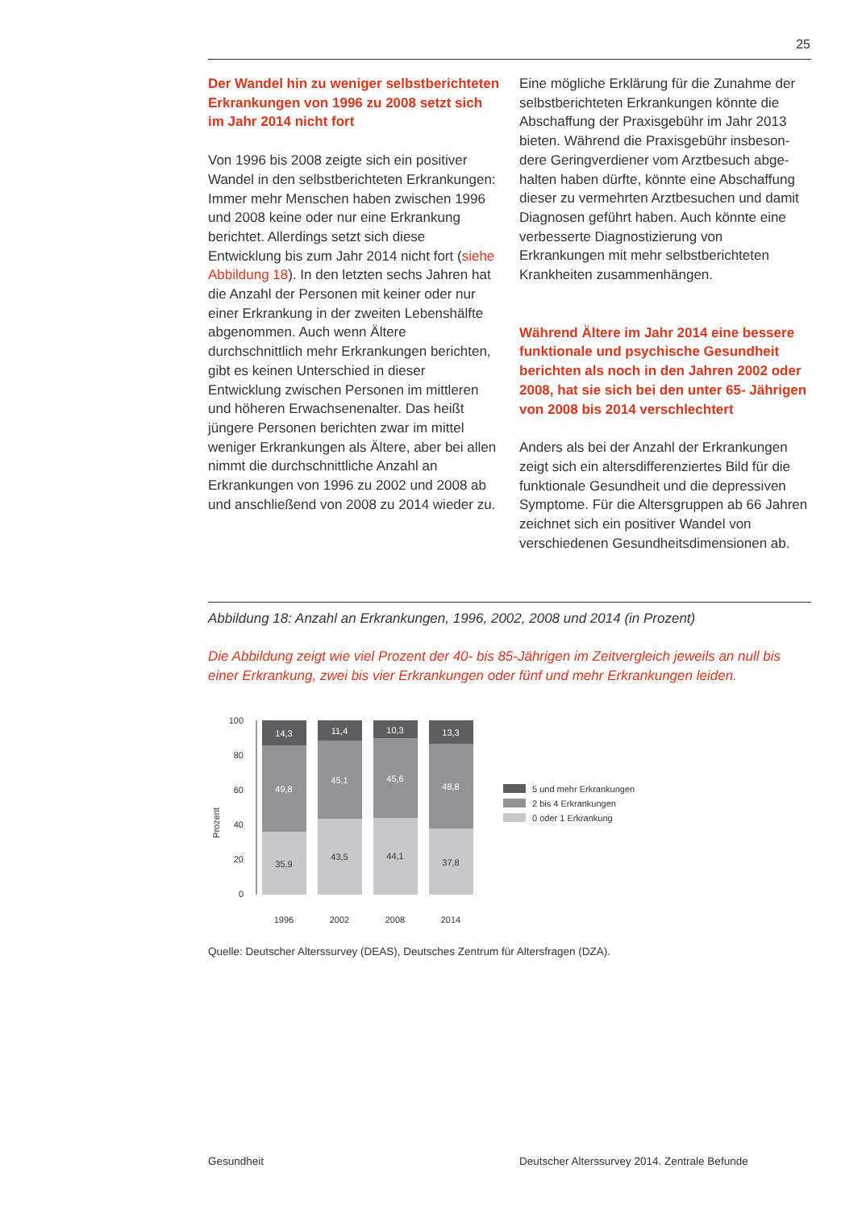25
Der Wandel hin zu weniger selbstberichte­ten Erkrankungen von 1996 zu 2008 setzt sich im Jahr 2014 nicht fort
Von 1996 bis 2008 zeigte sich ein positiver Wandel in den selbstberichteten Erkrankun­gen: Immer mehr Menschen haben zwischen 1996 und 2008 keine oder nur eine Erkran­kung berichtet. Allerdings setzt sich diese Entwicklung bis zum Jahr 2014 nicht fort (siehe Abbildung 18). In den letzten sechs Jahren hat die Anzahl der Personen mit keiner oder nur einer Erkrankung in der zweiten Lebenshälfte abgenommen. Auch wenn Ältere durchschnittlich mehr Erkrankungen berichten, gibt es keinen Unterschied in dieser Entwicklung zwischen Personen im mittleren und höheren Erwachsenenalter. Das heißt jüngere Personen berichten zwar im mittel weniger Erkrankungen als Ältere, aber bei allen nimmt die durchschnittliche Anzahl an Erkrankungen von 1996 zu 2002 und 2008 ab und anschließend von 2008 zu 2014 wieder zu.
Eine mögliche Erklärung für die Zunahme der selbstberichteten Erkrankungen könnte die Abschaffung der Praxisgebühr im Jahr 2013 bieten. Während die Praxisgebühr insbeson­dere Geringverdiener vom Arztbesuch abge­halten haben dürfte, könnte eine Abschaf­fung dieser zu vermehrten Arztbesuchen und damit Diagnosen geführt haben. Auch könnte eine verbesserte Diagnostizierung von Erkrankungen mit mehr selbstberichteten Krankheiten zusammenhängen.
Während Ältere im Jahr 2014 eine bessere funktionale und psychische Gesundheit berichten als noch in den Jahren 2002 oder 2008, hat sie sich bei den unter 65- Jährigen von 2008 bis 2014 verschlechtert
Anders als bei der Anzahl der Erkrankungen zeigt sich ein altersdifferenziertes Bild für die funktionale Gesundheit und die depressiven Symptome. Für die Altersgruppen ab 66 Jah­ren zeichnet sich ein positiver Wandel von verschiedenen Gesundheitsdimensionen ab.
Abbildung 18: Anzahl an Erkrankungen, 1996, 2002, 2008 und 2014 (in Prozent)
Die Abbildung zeigt wie viel Prozent der 40- bis 85-Jährigen im Zeitvergleich jeweils an null bis einer Erkrankung, zwei bis vier Erkrankungen oder fünf und mehr Erkrankungen leiden.
Prozent
100
80
60
40
20
0
14,3
11,4
10,3
13,3
49,8
45,1
45,6
48,8
35,9
43,5
44,1
37,8
1996
2002
2008
2014
5 und mehr Erkrankungen
2 bis 4 Erkrankungen
0 oder 1 Erkrankung
Quelle: Deutscher Alterssurvey (DEAS), Deutsches Zentrum für Altersfragen (DZA).
Gesundheit
Deutscher Alterssurvey 2014. Zentrale Befunde